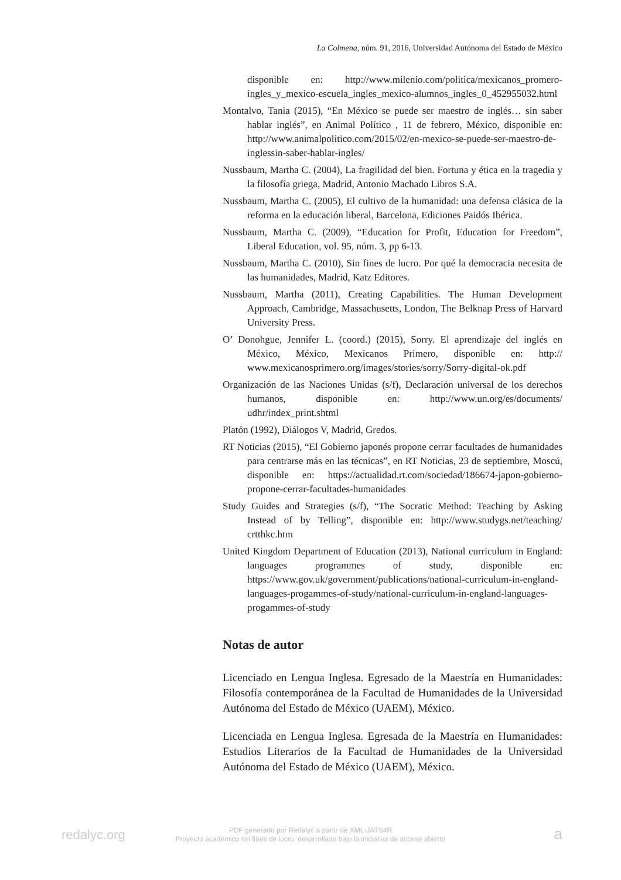La Colmena, núm. 91, 2016, Universidad Autónoma del Estado de México
disponible en: http://www.milenio.com/politica/mexicanos_promero-ingles_y_mexico-escuela_ingles_mexico-alumnos_ingles_0_452955032.html
Montalvo, Tania (2015), “En México se puede ser maestro de inglés… sin saber hablar inglés”, en Animal Político , 11 de febrero, México, disponible en: http://www.animalpolitico.com/2015/02/en-mexico-se-puede-ser-maestro-de-inglessin-saber-hablar-ingles/
Nussbaum, Martha C. (2004), La fragilidad del bien. Fortuna y ética en la tragedia y la filosofía griega, Madrid, Antonio Machado Libros S.A.
Nussbaum, Martha C. (2005), El cultivo de la humanidad: una defensa clásica de la reforma en la educación liberal, Barcelona, Ediciones Paidós Ibérica.
Nussbaum, Martha C. (2009), “Education for Profit, Education for Freedom”, Liberal Education, vol. 95, núm. 3, pp 6-13.
Nussbaum, Martha C. (2010), Sin fines de lucro. Por qué la democracia necesita de las humanidades, Madrid, Katz Editores.
Nussbaum, Martha (2011), Creating Capabilities. The Human Development Approach, Cambridge, Massachusetts, London, The Belknap Press of Harvard University Press.
O’ Donohgue, Jennifer L. (coord.) (2015), Sorry. El aprendizaje del inglés en México, México, Mexicanos Primero, disponible en: http:// www.mexicanosprimero.org/images/stories/sorry/Sorry-digital-ok.pdf
Organización de las Naciones Unidas (s/f), Declaración universal de los derechos humanos, disponible en: http://www.un.org/es/documents/ udhr/index_print.shtml
Platón (1992), Diálogos V, Madrid, Gredos.
RT Noticias (2015), “El Gobierno japonés propone cerrar facultades de humanidades para centrarse más en las técnicas”, en RT Noticias, 23 de septiembre, Moscú, disponible en: https://actualidad.rt.com/sociedad/186674-japon-gobierno-propone-cerrar-facultades-humanidades
Study Guides and Strategies (s/f), “The Socratic Method: Teaching by Asking Instead of by Telling”, disponible en: http://www.studygs.net/teaching/ crtthkc.htm
United Kingdom Department of Education (2013), National curriculum in England: languages programmes of study, disponible en: https://www.gov.uk/government/publications/national-curriculum-in-england-languages-progammes-of-study/national-curriculum-in-england-languages-progammes-of-study
Notas de autor
Licenciado en Lengua Inglesa. Egresado de la Maestría en Humanidades: Filosofía contemporánea de la Facultad de Humanidades de la Universidad Autónoma del Estado de México (UAEM), México.
Licenciada en Lengua Inglesa. Egresada de la Maestría en Humanidades: Estudios Literarios de la Facultad de Humanidades de la Universidad Autónoma del Estado de México (UAEM), México.
redalyc.org
PDF generado por Redalyc a partir de XML-JATS4R
Proyecto académico sin fines de lucro, desarrollado bajo la iniciativa de acceso abierto
a